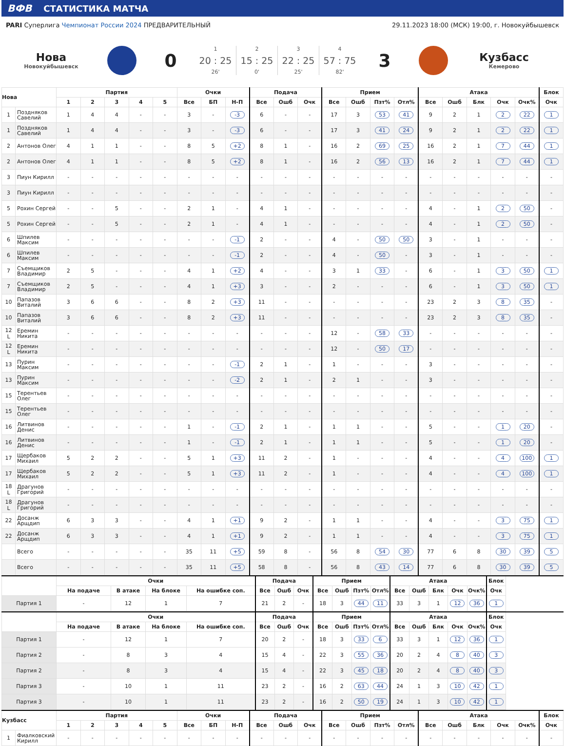ВФВ СТАТИСТИКА МАТЧА
PARI Суперлига Чемпионат России 2024 ПРЕДВАРИТЕЛЬНЫЙ
29.11.2023 18:00 (МСК) 19:00, г. Новокуйбышевск
Нова
Новокуйбышевск
0
1
20 : 25
26'
2
15 : 25
0'
3
22 : 25
25'
4
57 : 75
82'
3
Кузбасс
Кемерово
| Нова | | Партия | | | | | Очки | | | Подача | | | Прием | | | | Атака | | | | | Блок |
| --- | --- | --- | --- | --- | --- | --- | --- | --- | --- | --- | --- | --- | --- | --- | --- | --- | --- | --- | --- | --- | --- | --- |
| | | 1 | 2 | 3 | 4 | 5 | Все | БП | Н-П | Все | Ошб | Очк | Все | Ошб | Пзт% | Отл% | Все | Ошб | Блк | Очк | Очк% | Очк |
| 1 | Поздняков Савелий | 1 | 4 | 4 | - | - | 3 | - | -3 | 6 | - | - | 17 | 3 | 53 | 41 | 9 | 2 | 1 | 2 | 22 | 1 |
| 1 | Поздняков Савелий | 1 | 4 | 4 | - | - | 3 | - | -3 | 6 | - | - | 17 | 3 | 41 | 24 | 9 | 2 | 1 | 2 | 22 | 1 |
| 2 | Антонов Олег | 4 | 1 | 1 | - | - | 8 | 5 | +2 | 8 | 1 | - | 16 | 2 | 69 | 25 | 16 | 2 | 1 | 7 | 44 | 1 |
| 2 | Антонов Олег | 4 | 1 | 1 | - | - | 8 | 5 | +2 | 8 | 1 | - | 16 | 2 | 56 | 13 | 16 | 2 | 1 | 7 | 44 | 1 |
| 3 | Пиун Кирилл | - | - | - | - | - | - | - | - | - | - | - | - | - | - | - | - | - | - | - | - | - |
| 3 | Пиун Кирилл | - | - | - | - | - | - | - | - | - | - | - | - | - | - | - | - | - | - | - | - | - |
| 5 | Рохин Сергей | - | - | 5 | - | - | 2 | 1 | - | 4 | 1 | - | - | - | - | - | 4 | - | 1 | 2 | 50 | - |
| 5 | Рохин Сергей | - | - | 5 | - | - | 2 | 1 | - | 4 | 1 | - | - | - | - | - | 4 | - | 1 | 2 | 50 | - |
| 6 | Шпилев Максим | - | - | - | - | - | - | - | -1 | 2 | - | - | 4 | - | 50 | 50 | 3 | - | 1 | - | - | - |
| 6 | Шпилев Максим | - | - | - | - | - | - | - | -1 | 2 | - | - | 4 | - | 50 | - | 3 | - | 1 | - | - | - |
| 7 | Съемщиков Владимир | 2 | 5 | - | - | - | 4 | 1 | +2 | 4 | - | - | 3 | 1 | 33 | - | 6 | - | 1 | 3 | 50 | 1 |
| 7 | Съемщиков Владимир | 2 | 5 | - | - | - | 4 | 1 | +3 | 3 | - | - | 2 | - | - | - | 6 | - | 1 | 3 | 50 | 1 |
| 10 | Папазов Виталий | 3 | 6 | 6 | - | - | 8 | 2 | +3 | 11 | - | - | - | - | - | - | 23 | 2 | 3 | 8 | 35 | - |
| 10 | Папазов Виталий | 3 | 6 | 6 | - | - | 8 | 2 | +3 | 11 | - | - | - | - | - | - | 23 | 2 | 3 | 8 | 35 | - |
| 12 L | Еремин Никита | - | - | - | - | - | - | - | - | - | - | - | 12 | - | 58 | 33 | - | - | - | - | - | - |
| 12 L | Еремин Никита | - | - | - | - | - | - | - | - | - | - | - | 12 | - | 50 | 17 | - | - | - | - | - | - |
| 13 | Пурин Максим | - | - | - | - | - | - | - | -1 | 2 | 1 | - | 1 | - | - | - | 3 | - | - | - | - | - |
| 13 | Пурин Максим | - | - | - | - | - | - | - | -2 | 2 | 1 | - | 2 | 1 | - | - | 3 | - | - | - | - | - |
| 15 | Терентьев Олег | - | - | - | - | - | - | - | - | - | - | - | - | - | - | - | - | - | - | - | - | - |
| 15 | Терентьев Олег | - | - | - | - | - | - | - | - | - | - | - | - | - | - | - | - | - | - | - | - | - |
| 16 | Литвинов Денис | - | - | - | - | - | 1 | - | -1 | 2 | 1 | - | 1 | 1 | - | - | 5 | - | - | 1 | 20 | - |
| 16 | Литвинов Денис | - | - | - | - | - | 1 | - | -1 | 2 | 1 | - | 1 | 1 | - | - | 5 | - | - | 1 | 20 | - |
| 17 | Щербаков Михаил | 5 | 2 | 2 | - | - | 5 | 1 | +3 | 11 | 2 | - | 1 | - | - | - | 4 | - | - | 4 | 100 | 1 |
| 17 | Щербаков Михаил | 5 | 2 | 2 | - | - | 5 | 1 | +3 | 11 | 2 | - | 1 | - | - | - | 4 | - | - | 4 | 100 | 1 |
| 18 L | Драгунов Григорий | - | - | - | - | - | - | - | - | - | - | - | - | - | - | - | - | - | - | - | - | - |
| 18 L | Драгунов Григорий | - | - | - | - | - | - | - | - | - | - | - | - | - | - | - | - | - | - | - | - | - |
| 22 | Досанж Арщдип | 6 | 3 | 3 | - | - | 4 | 1 | +1 | 9 | 2 | - | 1 | 1 | - | - | 4 | - | - | 3 | 75 | 1 |
| 22 | Досанж Арщдип | 6 | 3 | 3 | - | - | 4 | 1 | +1 | 9 | 2 | - | 1 | 1 | - | - | 4 | - | - | 3 | 75 | 1 |
| | Всего | - | - | - | - | - | 35 | 11 | +5 | 59 | 8 | - | 56 | 8 | 54 | 30 | 77 | 6 | 8 | 30 | 39 | 5 |
| | Всего | - | - | - | - | - | 35 | 11 | +5 | 58 | 8 | - | 56 | 8 | 43 | 14 | 77 | 6 | 8 | 30 | 39 | 5 |
| | Очки | | | | Подача | | | Прием | | | | Атака | | | | | Блок |
| --- | --- | --- | --- | --- | --- | --- | --- | --- | --- | --- | --- | --- | --- | --- | --- | --- | --- |
| | На подаче | В атаке | На блоке | На ошибке соп. | Все | Ошб | Очк | Все | Ошб | Пзт% | Отл% | Все | Ошб | Блк | Очк | Очк% | Очк |
| Партия 1 | - | 12 | 1 | 7 | 21 | 2 | - | 18 | 3 | 44 | 11 | 33 | 3 | 1 | 12 | 36 | 1 |
| | Очки | | | | Подача | | | Прием | | | | Атака | | | | | Блок |
| --- | --- | --- | --- | --- | --- | --- | --- | --- | --- | --- | --- | --- | --- | --- | --- | --- | --- |
| | На подаче | В атаке | На блоке | На ошибке соп. | Все | Ошб | Очк | Все | Ошб | Пзт% | Отл% | Все | Ошб | Блк | Очк | Очк% | Очк |
| Партия 1 | - | 12 | 1 | 7 | 20 | 2 | - | 18 | 3 | 33 | 6 | 33 | 3 | 1 | 12 | 36 | 1 |
| Партия 2 | - | 8 | 3 | 4 | 15 | 4 | - | 22 | 3 | 55 | 36 | 20 | 2 | 4 | 8 | 40 | 3 |
| Партия 2 | - | 8 | 3 | 4 | 15 | 4 | - | 22 | 3 | 45 | 18 | 20 | 2 | 4 | 8 | 40 | 3 |
| Партия 3 | - | 10 | 1 | 11 | 23 | 2 | - | 16 | 2 | 63 | 44 | 24 | 1 | 3 | 10 | 42 | 1 |
| Партия 3 | - | 10 | 1 | 11 | 23 | 2 | - | 16 | 2 | 50 | 19 | 24 | 1 | 3 | 10 | 42 | 1 |
| Кузбасс | | Партия | | | | | Очки | | | Подача | | | Прием | | | | Атака | | | | | Блок |
| --- | --- | --- | --- | --- | --- | --- | --- | --- | --- | --- | --- | --- | --- | --- | --- | --- | --- | --- | --- | --- | --- | --- |
| | | 1 | 2 | 3 | 4 | 5 | Все | БП | Н-П | Все | Ошб | Очк | Все | Ошб | Пзт% | Отл% | Все | Ошб | Блк | Очк | Очк% | Очк |
| 1 | Фиалковский Кирилл | - | - | - | - | - | - | - | - | - | - | - | - | - | - | - | - | - | - | - | - | - |